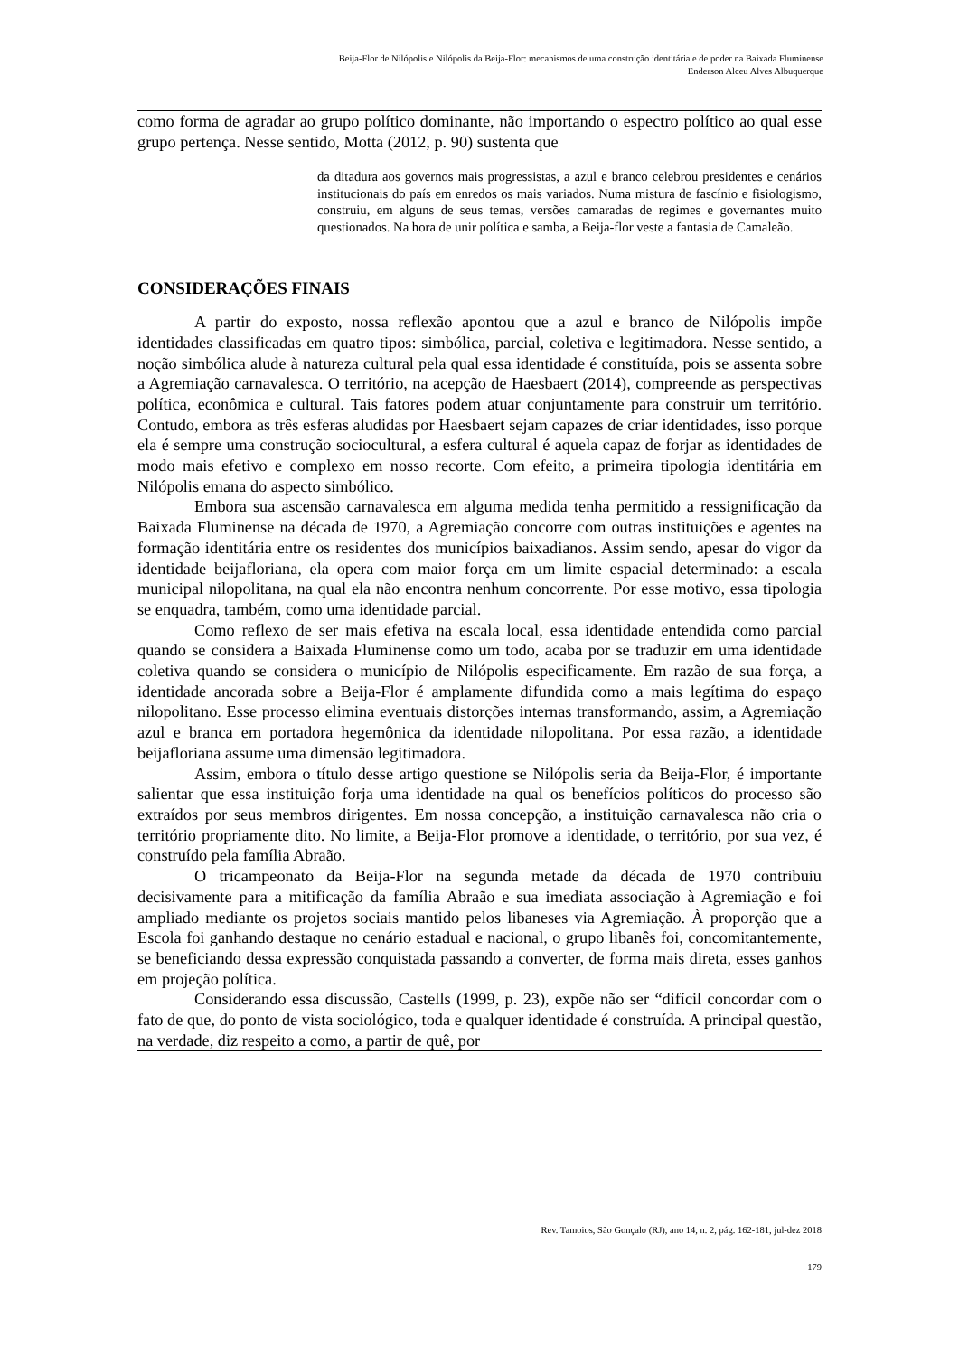Beija-Flor de Nilópolis e Nilópolis da Beija-Flor: mecanismos de uma construção identitária e de poder na Baixada Fluminense
Enderson Alceu Alves Albuquerque
como forma de agradar ao grupo político dominante, não importando o espectro político ao qual esse grupo pertença. Nesse sentido, Motta (2012, p. 90) sustenta que
da ditadura aos governos mais progressistas, a azul e branco celebrou presidentes e cenários institucionais do país em enredos os mais variados. Numa mistura de fascínio e fisiologismo, construiu, em alguns de seus temas, versões camaradas de regimes e governantes muito questionados. Na hora de unir política e samba, a Beija-flor veste a fantasia de Camaleão.
CONSIDERAÇÕES FINAIS
A partir do exposto, nossa reflexão apontou que a azul e branco de Nilópolis impõe identidades classificadas em quatro tipos: simbólica, parcial, coletiva e legitimadora. Nesse sentido, a noção simbólica alude à natureza cultural pela qual essa identidade é constituída, pois se assenta sobre a Agremiação carnavalesca. O território, na acepção de Haesbaert (2014), compreende as perspectivas política, econômica e cultural. Tais fatores podem atuar conjuntamente para construir um território. Contudo, embora as três esferas aludidas por Haesbaert sejam capazes de criar identidades, isso porque ela é sempre uma construção sociocultural, a esfera cultural é aquela capaz de forjar as identidades de modo mais efetivo e complexo em nosso recorte. Com efeito, a primeira tipologia identitária em Nilópolis emana do aspecto simbólico.
Embora sua ascensão carnavalesca em alguma medida tenha permitido a ressignificação da Baixada Fluminense na década de 1970, a Agremiação concorre com outras instituições e agentes na formação identitária entre os residentes dos municípios baixadianos. Assim sendo, apesar do vigor da identidade beijafloriana, ela opera com maior força em um limite espacial determinado: a escala municipal nilopolitana, na qual ela não encontra nenhum concorrente. Por esse motivo, essa tipologia se enquadra, também, como uma identidade parcial.
Como reflexo de ser mais efetiva na escala local, essa identidade entendida como parcial quando se considera a Baixada Fluminense como um todo, acaba por se traduzir em uma identidade coletiva quando se considera o município de Nilópolis especificamente. Em razão de sua força, a identidade ancorada sobre a Beija-Flor é amplamente difundida como a mais legítima do espaço nilopolitano. Esse processo elimina eventuais distorções internas transformando, assim, a Agremiação azul e branca em portadora hegemônica da identidade nilopolitana. Por essa razão, a identidade beijafloriana assume uma dimensão legitimadora.
Assim, embora o título desse artigo questione se Nilópolis seria da Beija-Flor, é importante salientar que essa instituição forja uma identidade na qual os benefícios políticos do processo são extraídos por seus membros dirigentes. Em nossa concepção, a instituição carnavalesca não cria o território propriamente dito. No limite, a Beija-Flor promove a identidade, o território, por sua vez, é construído pela família Abraão.
O tricampeonato da Beija-Flor na segunda metade da década de 1970 contribuiu decisivamente para a mitificação da família Abraão e sua imediata associação à Agremiação e foi ampliado mediante os projetos sociais mantido pelos libaneses via Agremiação. À proporção que a Escola foi ganhando destaque no cenário estadual e nacional, o grupo libanês foi, concomitantemente, se beneficiando dessa expressão conquistada passando a converter, de forma mais direta, esses ganhos em projeção política.
Considerando essa discussão, Castells (1999, p. 23), expõe não ser “difícil concordar com o fato de que, do ponto de vista sociológico, toda e qualquer identidade é construída. A principal questão, na verdade, diz respeito a como, a partir de quê, por
Rev. Tamoios, São Gonçalo (RJ), ano 14, n. 2, pág. 162-181, jul-dez 2018
179